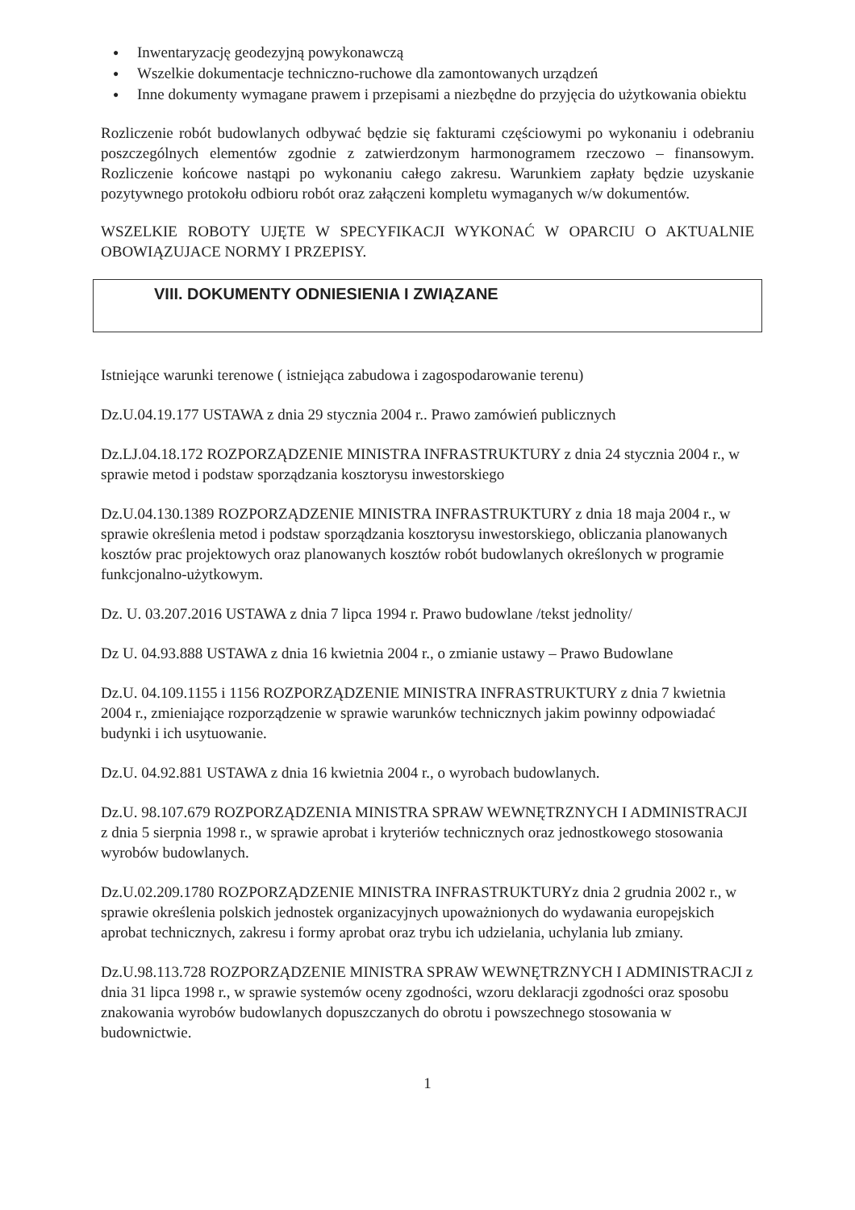● Inwentaryzację geodezyjną powykonawczą
● Wszelkie dokumentacje techniczno-ruchowe dla zamontowanych urządzeń
● Inne dokumenty wymagane prawem i przepisami a niezbędne do przyjęcia do użytkowania obiektu
Rozliczenie robót budowlanych odbywać będzie się fakturami częściowymi po wykonaniu i odebraniu poszczególnych elementów zgodnie z zatwierdzonym harmonogramem rzeczowo – finansowym. Rozliczenie końcowe nastąpi po wykonaniu całego zakresu. Warunkiem zapłaty będzie uzyskanie pozytywnego protokołu odbioru robót oraz załączeni kompletu wymaganych w/w dokumentów.
WSZELKIE ROBOTY UJĘTE W SPECYFIKACJI WYKONAĆ W OPARCIU O AKTUALNIE OBOWIĄZUJACE NORMY I PRZEPISY.
VIII. DOKUMENTY ODNIESIENIA I ZWIĄZANE
Istniejące warunki terenowe ( istniejąca zabudowa i zagospodarowanie terenu)
Dz.U.04.19.177 USTAWA z dnia 29 stycznia 2004 r.. Prawo zamówień publicznych
Dz.LJ.04.18.172 ROZPORZĄDZENIE MINISTRA INFRASTRUKTURY z dnia 24 stycznia 2004 r., w sprawie metod i podstaw sporządzania kosztorysu inwestorskiego
Dz.U.04.130.1389 ROZPORZĄDZENIE MINISTRA INFRASTRUKTURY z dnia 18 maja 2004 r., w sprawie określenia metod i podstaw sporządzania kosztorysu inwestorskiego, obliczania planowanych kosztów prac projektowych oraz planowanych kosztów robót budowlanych określonych w programie funkcjonalno-użytkowym.
Dz. U. 03.207.2016 USTAWA z dnia 7 lipca 1994 r. Prawo budowlane /tekst jednolity/
Dz U. 04.93.888 USTAWA z dnia 16 kwietnia 2004 r., o zmianie ustawy – Prawo Budowlane
Dz.U. 04.109.1155 i 1156 ROZPORZĄDZENIE MINISTRA INFRASTRUKTURY z dnia 7 kwietnia 2004 r., zmieniające rozporządzenie w sprawie warunków technicznych jakim powinny odpowiadać budynki i ich usytuowanie.
Dz.U. 04.92.881 USTAWA z dnia 16 kwietnia 2004 r., o wyrobach budowlanych.
Dz.U. 98.107.679 ROZPORZĄDZENIA MINISTRA SPRAW WEWNĘTRZNYCH I ADMINISTRACJI z dnia 5 sierpnia 1998 r., w sprawie aprobat i kryteriów technicznych oraz jednostkowego stosowania wyrobów budowlanych.
Dz.U.02.209.1780 ROZPORZĄDZENIE MINISTRA INFRASTRUKTURYz dnia 2 grudnia 2002 r., w sprawie określenia polskich jednostek organizacyjnych upoważnionych do wydawania europejskich aprobat technicznych, zakresu i formy aprobat oraz trybu ich udzielania, uchylania lub zmiany.
Dz.U.98.113.728 ROZPORZĄDZENIE MINISTRA SPRAW WEWNĘTRZNYCH I ADMINISTRACJI z dnia 31 lipca 1998 r., w sprawie systemów oceny zgodności, wzoru deklaracji zgodności oraz sposobu znakowania wyrobów budowlanych dopuszczanych do obrotu i powszechnego stosowania w budownictwie.
1